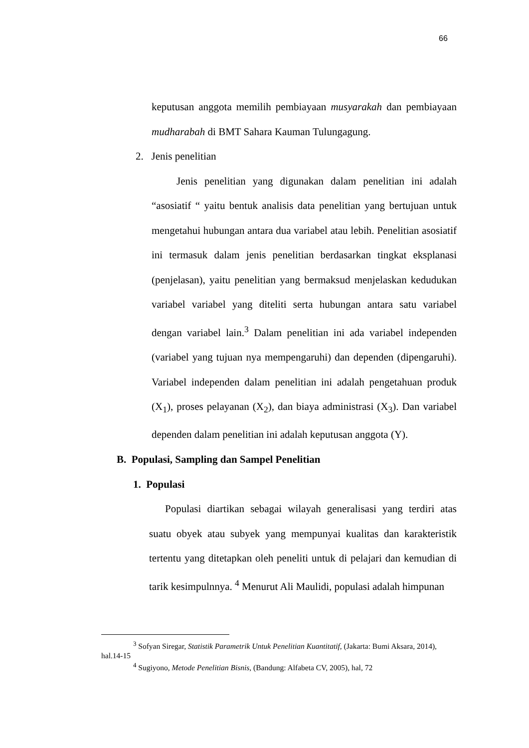66
keputusan anggota memilih pembiayaan musyarakah dan pembiayaan mudharabah di BMT Sahara Kauman Tulungagung.
2. Jenis penelitian
Jenis penelitian yang digunakan dalam penelitian ini adalah “asosiatif “ yaitu bentuk analisis data penelitian yang bertujuan untuk mengetahui hubungan antara dua variabel atau lebih. Penelitian asosiatif ini termasuk dalam jenis penelitian berdasarkan tingkat eksplanasi (penjelasan), yaitu penelitian yang bermaksud menjelaskan kedudukan variabel variabel yang diteliti serta hubungan antara satu variabel dengan variabel lain.<sup>3</sup> Dalam penelitian ini ada variabel independen (variabel yang tujuan nya mempengaruhi) dan dependen (dipengaruhi). Variabel independen dalam penelitian ini adalah pengetahuan produk (X<sub>1</sub>), proses pelayanan (X<sub>2</sub>), dan biaya administrasi (X<sub>3</sub>). Dan variabel dependen dalam penelitian ini adalah keputusan anggota (Y).
B. Populasi, Sampling dan Sampel Penelitian
1. Populasi
Populasi diartikan sebagai wilayah generalisasi yang terdiri atas suatu obyek atau subyek yang mempunyai kualitas dan karakteristik tertentu yang ditetapkan oleh peneliti untuk di pelajari dan kemudian di tarik kesimpulnnya. <sup>4</sup> Menurut Ali Maulidi, populasi adalah himpunan
<sup>3</sup> Sofyan Siregar, Statistik Parametrik Untuk Penelitian Kuantitatif, (Jakarta: Bumi Aksara, 2014), hal.14-15
<sup>4</sup> Sugiyono, Metode Penelitian Bisnis, (Bandung: Alfabeta CV, 2005), hal, 72